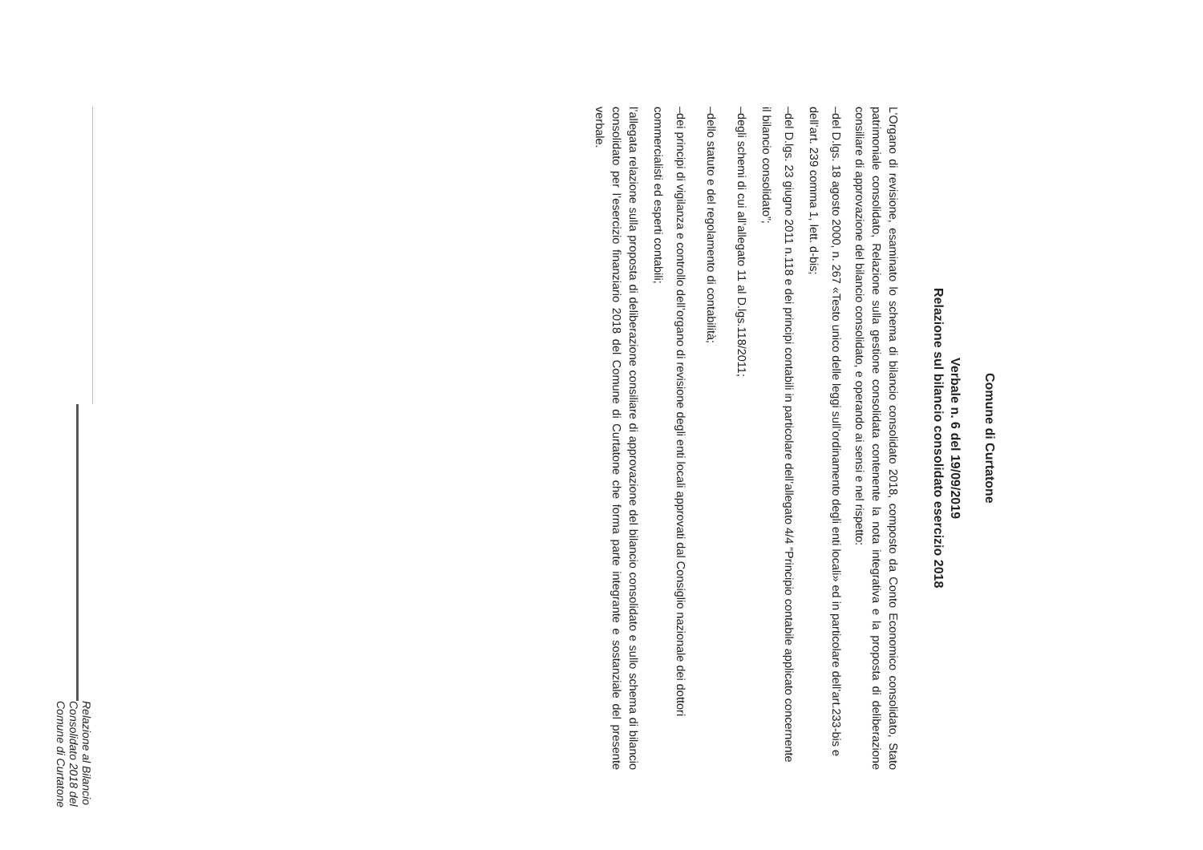Comune di Curtatone
Verbale n. 6 del 19/09/2019
Relazione sul bilancio consolidato esercizio 2018
L’Organo di revisione, esaminato lo schema di bilancio consolidato 2018, composto da Conto Economico consolidato, Stato patrimoniale consolidato, Relazione sulla gestione consolidata contenente la nota integrativa e la proposta di deliberazione consiliare di approvazione del bilancio consolidato, e operando ai sensi e nel rispetto:
– del D.lgs. 18 agosto 2000, n. 267 «Testo unico delle leggi sull’ordinamento degli enti locali» ed in particolare dell’art.233-bis e dell’art. 239 comma 1, lett. d-bis;
– del D.lgs. 23 giugno 2011 n.118 e dei principi contabili in particolare dell’allegato 4/4 “Principio contabile applicato concernente il bilancio consolidato”;
– degli schemi di cui all’allegato 11 al D.lgs.118/2011;
– dello statuto e del regolamento di contabilità;
– dei principi di vigilanza e controllo dell’organo di revisione degli enti locali approvati dal Consiglio nazionale dei dottori commercialisti ed esperti contabili;
l’allegata relazione sulla proposta di deliberazione consiliare di approvazione del bilancio consolidato e sullo schema di bilancio consolidato per l’esercizio finanziario 2018 del Comune di Curtatone che forma parte integrante e sostanziale del presente verbale.
Relazione al Bilancio Consolidato 2018 del Comune di Curtatone